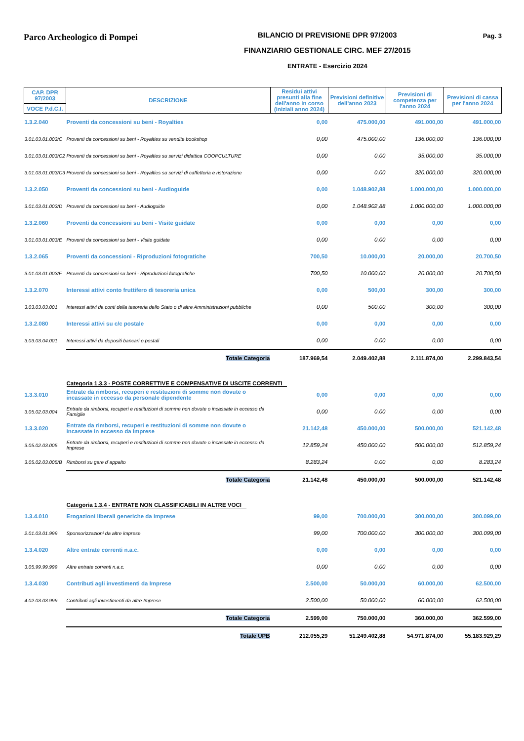Parco Archeologico di Pompei
BILANCIO DI PREVISIONE DPR 97/2003
FINANZIARIO GESTIONALE CIRC. MEF 27/2015
ENTRATE - Esercizio 2024
Pag. 3
| CAP. DPR 97/2003 | DESCRIZIONE | Residui attivi presunti alla fine dell'anno in corso (iniziali anno 2024) | Previsioni definitive dell'anno 2023 | Previsioni di competenza per l'anno 2024 | Previsioni di cassa per l'anno 2024 |
| --- | --- | --- | --- | --- | --- |
| VOCE P.d.C.I. | | | | | |
| 1.3.2.040 | Proventi da concessioni su beni - Royalties | 0,00 | 475.000,00 | 491.000,00 | 491.000,00 |
| 3.01.03.01.003/C | Proventi da concessioni su beni - Royalties su vendite bookshop | 0,00 | 475.000,00 | 136.000,00 | 136.000,00 |
| 3.01.03.01.003/C2 | Proventi da concessioni su beni - Royalties su servizi didattica COOPCULTURE | 0,00 | 0,00 | 35.000,00 | 35.000,00 |
| 3.01.03.01.003/C3 | Proventi da concessioni su beni - Royalties su servizi di caffetteria e ristorazione | 0,00 | 0,00 | 320.000,00 | 320.000,00 |
| 1.3.2.050 | Proventi da concessioni su beni - Audioguide | 0,00 | 1.048.902,88 | 1.000.000,00 | 1.000.000,00 |
| 3.01.03.01.003/D | Proventi da concessioni su beni - Audioguide | 0,00 | 1.048.902,88 | 1.000.000,00 | 1.000.000,00 |
| 1.3.2.060 | Proventi da concessioni su beni - Visite guidate | 0,00 | 0,00 | 0,00 | 0,00 |
| 3.01.03.01.003/E | Proventi da concessioni su beni - Visite guidate | 0,00 | 0,00 | 0,00 | 0,00 |
| 1.3.2.065 | Proventi da concessioni - Riproduzioni fotogratiche | 700,50 | 10.000,00 | 20.000,00 | 20.700,50 |
| 3.01.03.01.003/F | Proventi da concessioni su beni - Riproduzioni fotografiche | 700,50 | 10.000,00 | 20.000,00 | 20.700,50 |
| 1.3.2.070 | Interessi attivi conto fruttifero di tesoreria unica | 0,00 | 500,00 | 300,00 | 300,00 |
| 3.03.03.03.001 | Interessi attivi da conti della tesoreria dello Stato o di altre Amministrazioni pubbliche | 0,00 | 500,00 | 300,00 | 300,00 |
| 1.3.2.080 | Interessi attivi su c/c postale | 0,00 | 0,00 | 0,00 | 0,00 |
| 3.03.03.04.001 | Interessi attivi da depositi bancari o postali | 0,00 | 0,00 | 0,00 | 0,00 |
| | Totale Categoria | 187.969,54 | 2.049.402,88 | 2.111.874,00 | 2.299.843,54 |
| | Categoria 1.3.3 - POSTE CORRETTIVE E COMPENSATIVE DI USCITE CORRENTI | | | | |
| 1.3.3.010 | Entrate da rimborsi, recuperi e restituzioni di somme non dovute o incassate in eccesso da personale dipendente | 0,00 | 0,00 | 0,00 | 0,00 |
| 3.05.02.03.004 | Entrate da rimborsi, recuperi e restituzioni di somme non dovute o incassate in eccesso da Famiglie | 0,00 | 0,00 | 0,00 | 0,00 |
| 1.3.3.020 | Entrate da rimborsi, recuperi e restituzioni di somme non dovute o incassate in eccesso da Imprese | 21.142,48 | 450.000,00 | 500.000,00 | 521.142,48 |
| 3.05.02.03.005 | Entrate da rimborsi, recuperi e restituzioni di somme non dovute o incassate in eccesso da Imprese | 12.859,24 | 450.000,00 | 500.000,00 | 512.859,24 |
| 3.05.02.03.005/B | Rimborsi su gare d`appalto | 8.283,24 | 0,00 | 0,00 | 8.283,24 |
| | Totale Categoria | 21.142,48 | 450.000,00 | 500.000,00 | 521.142,48 |
| | Categoria 1.3.4 - ENTRATE NON CLASSIFICABILI IN ALTRE VOCI | | | | |
| 1.3.4.010 | Erogazioni liberali generiche da imprese | 99,00 | 700.000,00 | 300.000,00 | 300.099,00 |
| 2.01.03.01.999 | Sponsorizzazioni da altre imprese | 99,00 | 700.000,00 | 300.000,00 | 300.099,00 |
| 1.3.4.020 | Altre entrate correnti n.a.c. | 0,00 | 0,00 | 0,00 | 0,00 |
| 3.05.99.99.999 | Altre entrate correnti n.a.c. | 0,00 | 0,00 | 0,00 | 0,00 |
| 1.3.4.030 | Contributi agli investimenti da Imprese | 2.500,00 | 50.000,00 | 60.000,00 | 62.500,00 |
| 4.02.03.03.999 | Contributi agli investimenti da altre Imprese | 2.500,00 | 50.000,00 | 60.000,00 | 62.500,00 |
| | Totale Categoria | 2.599,00 | 750.000,00 | 360.000,00 | 362.599,00 |
| | Totale UPB | 212.055,29 | 51.249.402,88 | 54.971.874,00 | 55.183.929,29 |